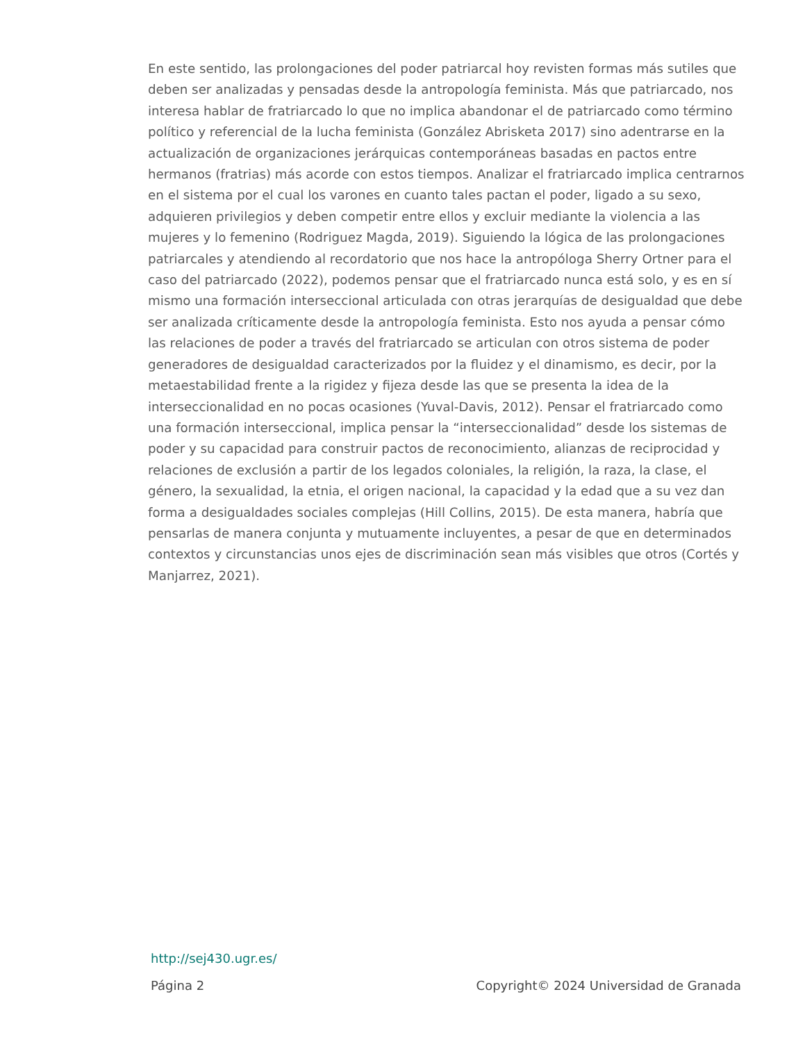En este sentido, las prolongaciones del poder patriarcal hoy revisten formas más sutiles que deben ser analizadas y pensadas desde la antropología feminista. Más que patriarcado, nos interesa hablar de fratriarcado lo que no implica abandonar el de patriarcado como término político y referencial de la lucha feminista (González Abrisketa 2017) sino adentrarse en la actualización de organizaciones jerárquicas contemporáneas basadas en pactos entre hermanos (fratrias) más acorde con estos tiempos. Analizar el fratriarcado implica centrarnos en el sistema por el cual los varones en cuanto tales pactan el poder, ligado a su sexo, adquieren privilegios y deben competir entre ellos y excluir mediante la violencia a las mujeres y lo femenino (Rodriguez Magda, 2019). Siguiendo la lógica de las prolongaciones patriarcales y atendiendo al recordatorio que nos hace la antropóloga Sherry Ortner para el caso del patriarcado (2022), podemos pensar que el fratriarcado nunca está solo, y es en sí mismo una formación interseccional articulada con otras jerarquías de desigualdad que debe ser analizada críticamente desde la antropología feminista. Esto nos ayuda a pensar cómo las relaciones de poder a través del fratriarcado se articulan con otros sistema de poder generadores de desigualdad caracterizados por la fluidez y el dinamismo, es decir, por la metaestabilidad frente a la rigidez y fijeza desde las que se presenta la idea de la interseccionalidad en no pocas ocasiones (Yuval-Davis, 2012). Pensar el fratriarcado como una formación interseccional, implica pensar la “interseccionalidad” desde los sistemas de poder y su capacidad para construir pactos de reconocimiento, alianzas de reciprocidad y relaciones de exclusión a partir de los legados coloniales, la religión, la raza, la clase, el género, la sexualidad, la etnia, el origen nacional, la capacidad y la edad que a su vez dan forma a desigualdades sociales complejas (Hill Collins, 2015). De esta manera, habría que pensarlas de manera conjunta y mutuamente incluyentes, a pesar de que en determinados contextos y circunstancias unos ejes de discriminación sean más visibles que otros (Cortés y Manjarrez, 2021).
http://sej430.ugr.es/
Página 2 Copyright© 2024 Universidad de Granada